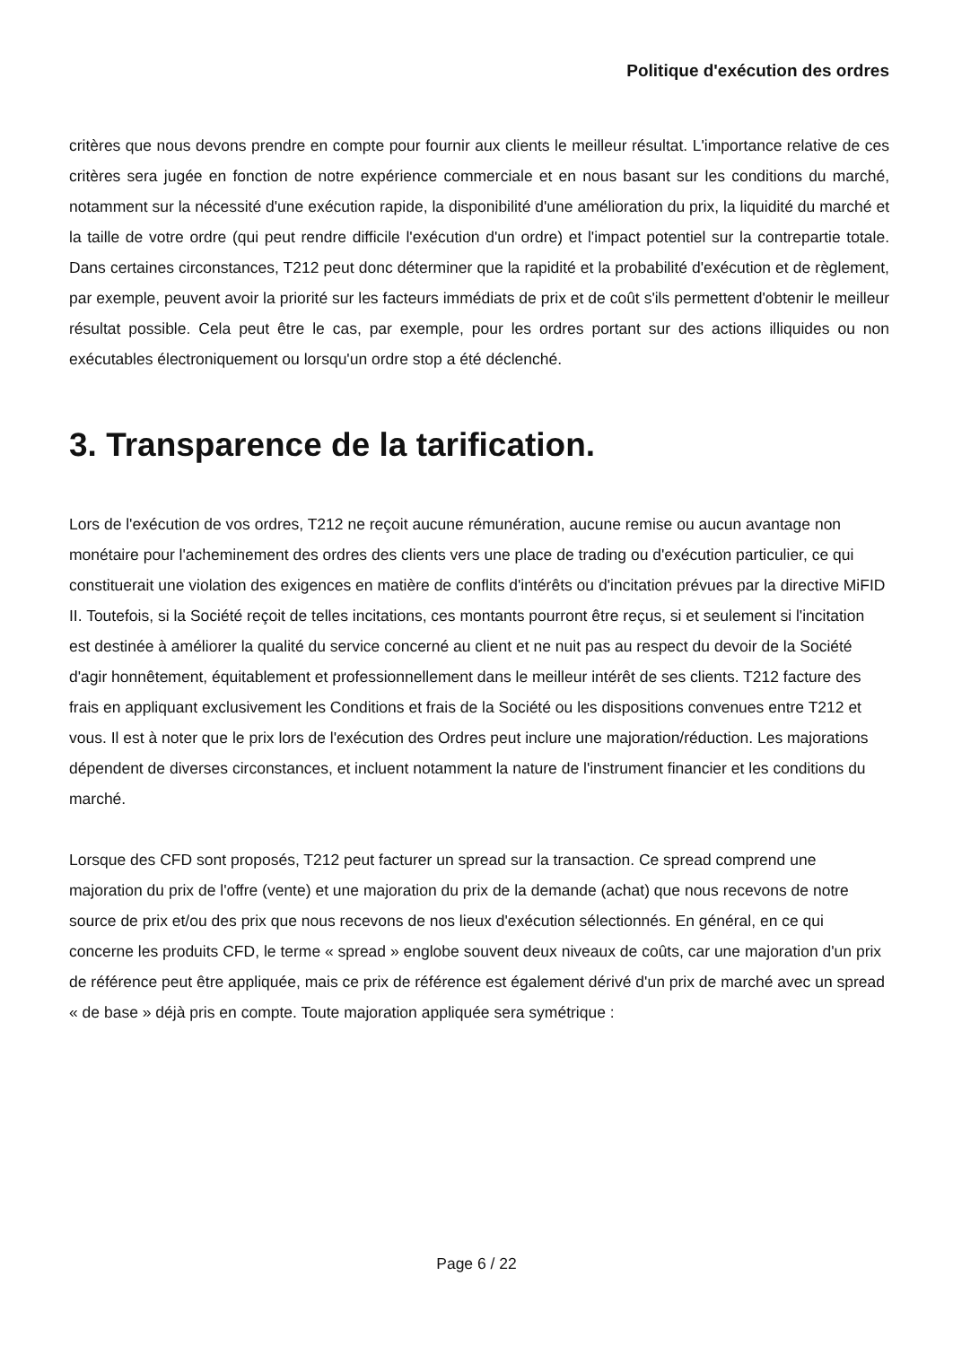Politique d'exécution des ordres
critères que nous devons prendre en compte pour fournir aux clients le meilleur résultat. L'importance relative de ces critères sera jugée en fonction de notre expérience commerciale et en nous basant sur les conditions du marché, notamment sur la nécessité d'une exécution rapide, la disponibilité d'une amélioration du prix, la liquidité du marché et la taille de votre ordre (qui peut rendre difficile l'exécution d'un ordre) et l'impact potentiel sur la contrepartie totale. Dans certaines circonstances, T212 peut donc déterminer que la rapidité et la probabilité d'exécution et de règlement, par exemple, peuvent avoir la priorité sur les facteurs immédiats de prix et de coût s'ils permettent d'obtenir le meilleur résultat possible. Cela peut être le cas, par exemple, pour les ordres portant sur des actions illiquides ou non exécutables électroniquement ou lorsqu'un ordre stop a été déclenché.
3. Transparence de la tarification.
Lors de l'exécution de vos ordres, T212 ne reçoit aucune rémunération, aucune remise ou aucun avantage non monétaire pour l'acheminement des ordres des clients vers une place de trading ou d'exécution particulier, ce qui constituerait une violation des exigences en matière de conflits d'intérêts ou d'incitation prévues par la directive MiFID II. Toutefois, si la Société reçoit de telles incitations, ces montants pourront être reçus, si et seulement si l'incitation est destinée à améliorer la qualité du service concerné au client et ne nuit pas au respect du devoir de la Société d'agir honnêtement, équitablement et professionnellement dans le meilleur intérêt de ses clients. T212 facture des frais en appliquant exclusivement les Conditions et frais de la Société ou les dispositions convenues entre T212 et vous. Il est à noter que le prix lors de l'exécution des Ordres peut inclure une majoration/réduction. Les majorations dépendent de diverses circonstances, et incluent notamment la nature de l'instrument financier et les conditions du marché.
Lorsque des CFD sont proposés, T212 peut facturer un spread sur la transaction. Ce spread comprend une majoration du prix de l'offre (vente) et une majoration du prix de la demande (achat) que nous recevons de notre source de prix et/ou des prix que nous recevons de nos lieux d'exécution sélectionnés. En général, en ce qui concerne les produits CFD, le terme « spread » englobe souvent deux niveaux de coûts, car une majoration d'un prix de référence peut être appliquée, mais ce prix de référence est également dérivé d'un prix de marché avec un spread « de base » déjà pris en compte. Toute majoration appliquée sera symétrique :
Page 6 / 22